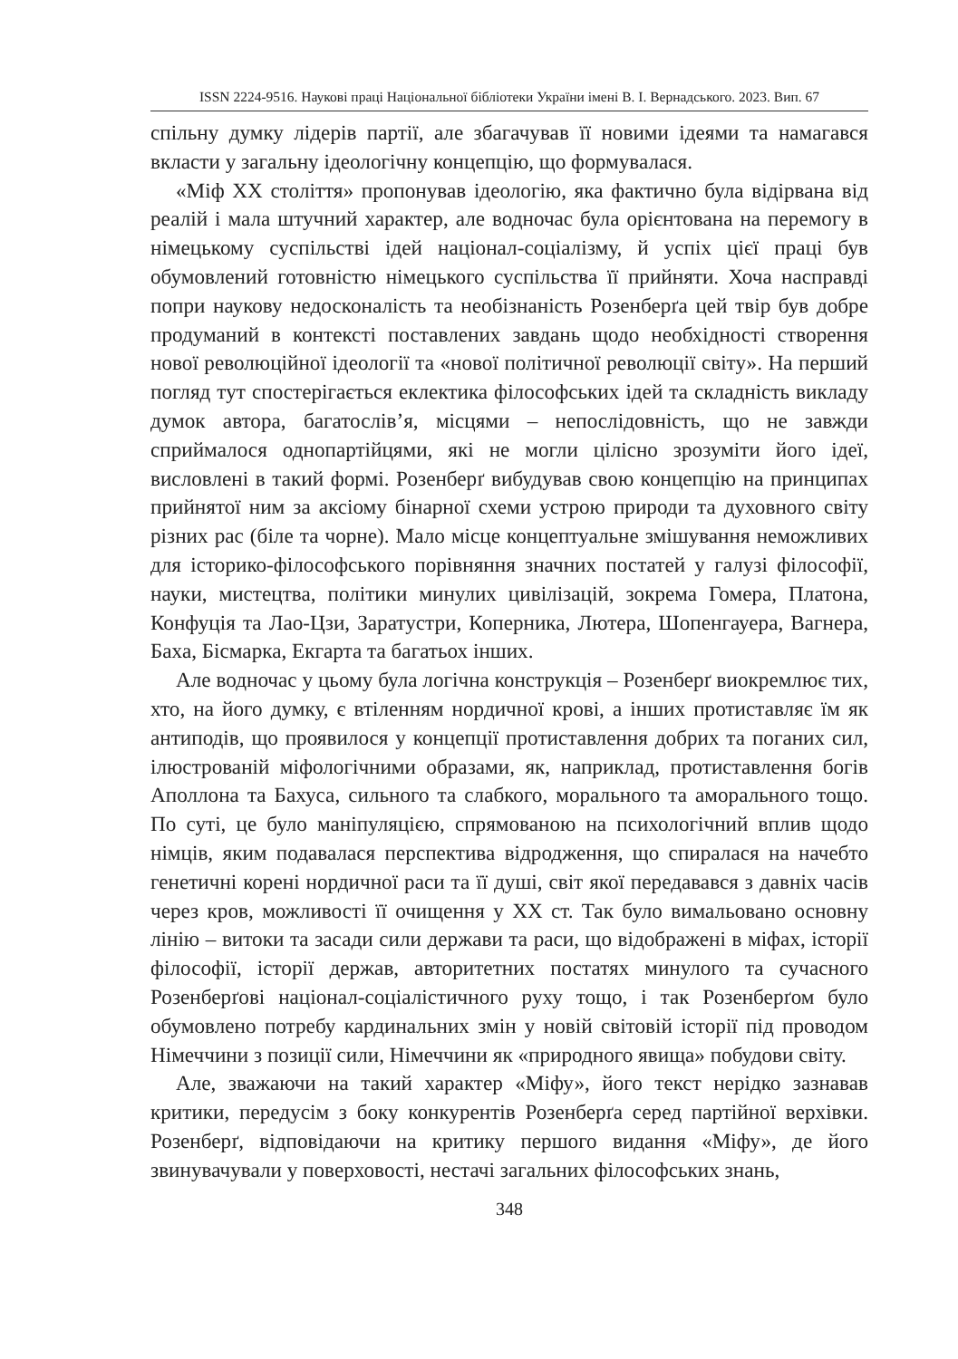ISSN 2224-9516. Наукові праці Національної бібліотеки України імені В. І. Вернадського. 2023. Вип. 67
спільну думку лідерів партії, але збагачував її новими ідеями та намагався вкласти у загальну ідеологічну концепцію, що формувалася.
«Міф ХХ століття» пропонував ідеологію, яка фактично була відірвана від реалій і мала штучний характер, але водночас була орієнтована на перемогу в німецькому суспільстві ідей націонал-соціалізму, й успіх цієї праці був обумовлений готовністю німецького суспільства її прийняти. Хоча насправді попри наукову недосконалість та необізнаність Розенберґа цей твір був добре продуманий в контексті поставлених завдань щодо необхідності створення нової революційної ідеології та «нової політичної революції світу». На перший погляд тут спостерігається еклектика філософських ідей та складність викладу думок автора, багатослів’я, місцями – непослідовність, що не завжди сприймалося однопартійцями, які не могли цілісно зрозуміти його ідеї, висловлені в такий формі. Розенберґ вибудував свою концепцію на принципах прийнятої ним за аксіому бінарної схеми устрою природи та духовного світу різних рас (біле та чорне). Мало місце концептуальне змішування неможливих для історико-філософського порівняння значних постатей у галузі філософії, науки, мистецтва, політики минулих цивілізацій, зокрема Гомера, Платона, Конфуція та Лао-Цзи, Заратустри, Коперника, Лютера, Шопенгауера, Вагнера, Баха, Бісмарка, Екгарта та багатьох інших.
Але водночас у цьому була логічна конструкція – Розенберґ виокремлює тих, хто, на його думку, є втіленням нордичної крові, а інших протиставляє їм як антиподів, що проявилося у концепції протиставлення добрих та поганих сил, ілюстрованій міфологічними образами, як, наприклад, протиставлення богів Аполлона та Бахуса, сильного та слабкого, морального та аморального тощо. По суті, це було маніпуляцією, спрямованою на психологічний вплив щодо німців, яким подавалася перспектива відродження, що спиралася на начебто генетичні корені нордичної раси та її душі, світ якої передавався з давніх часів через кров, можливості її очищення у ХХ ст. Так було вимальовано основну лінію – витоки та засади сили держави та раси, що відображені в міфах, історії філософії, історії держав, авторитетних постатях минулого та сучасного Розенберґові націонал-соціалістичного руху тощо, і так Розенберґом було обумовлено потребу кардинальних змін у новій світовій історії під проводом Німеччини з позиції сили, Німеччини як «природного явища» побудови світу.
Але, зважаючи на такий характер «Міфу», його текст нерідко зазнавав критики, передусім з боку конкурентів Розенберґа серед партійної верхівки. Розенберґ, відповідаючи на критику першого видання «Міфу», де його звинувачували у поверховості, нестачі загальних філософських знань,
348